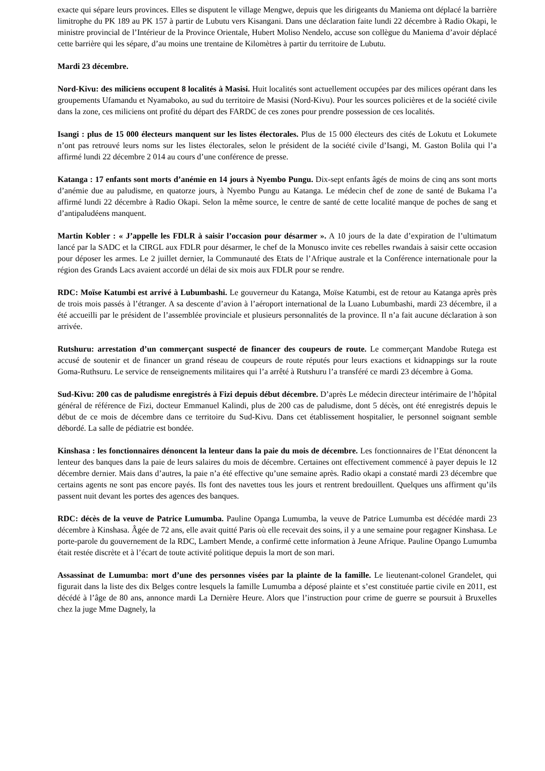exacte qui sépare leurs provinces. Elles se disputent le village Mengwe, depuis que les dirigeants du Maniema ont déplacé la barrière limitrophe du PK 189 au PK 157 à partir de Lubutu vers Kisangani. Dans une déclaration faite lundi 22 décembre à Radio Okapi, le ministre provincial de l’Intérieur de la Province Orientale, Hubert Moliso Nendelo, accuse son collègue du Maniema d’avoir déplacé cette barrière qui les sépare, d’au moins une trentaine de Kilomètres à partir du territoire de Lubutu.
Mardi 23 décembre.
Nord-Kivu: des miliciens occupent 8 localités à Masisi. Huit localités sont actuellement occupées par des milices opérant dans les groupements Ufamandu et Nyamaboko, au sud du territoire de Masisi (Nord-Kivu). Pour les sources policières et de la société civile dans la zone, ces miliciens ont profité du départ des FARDC de ces zones pour prendre possession de ces localités.
Isangi : plus de 15 000 électeurs manquent sur les listes électorales. Plus de 15 000 électeurs des cités de Lokutu et Lokumete n’ont pas retrouvé leurs noms sur les listes électorales, selon le président de la société civile d’Isangi, M. Gaston Bolila qui l’a affirmé lundi 22 décembre 2 014 au cours d’une conférence de presse.
Katanga : 17 enfants sont morts d’anémie en 14 jours à Nyembo Pungu. Dix-sept enfants âgés de moins de cinq ans sont morts d’anémie due au paludisme, en quatorze jours, à Nyembo Pungu au Katanga. Le médecin chef de zone de santé de Bukama l’a affirmé lundi 22 décembre à Radio Okapi. Selon la même source, le centre de santé de cette localité manque de poches de sang et d’antipaludéens manquent.
Martin Kobler : « J’appelle les FDLR à saisir l’occasion pour désarmer ». A 10 jours de la date d’expiration de l’ultimatum lancé par la SADC et la CIRGL aux FDLR pour désarmer, le chef de la Monusco invite ces rebelles rwandais à saisir cette occasion pour déposer les armes. Le 2 juillet dernier, la Communauté des Etats de l’Afrique australe et la Conférence internationale pour la région des Grands Lacs avaient accordé un délai de six mois aux FDLR pour se rendre.
RDC: Moïse Katumbi est arrivé à Lubumbashi. Le gouverneur du Katanga, Moïse Katumbi, est de retour au Katanga après près de trois mois passés à l’étranger. A sa descente d’avion à l’aéroport international de la Luano Lubumbashi, mardi 23 décembre, il a été accueilli par le président de l’assemblée provinciale et plusieurs personnalités de la province. Il n’a fait aucune déclaration à son arrivée.
Rutshuru: arrestation d’un commerçant suspecté de financer des coupeurs de route. Le commerçant Mandobe Rutega est accusé de soutenir et de financer un grand réseau de coupeurs de route réputés pour leurs exactions et kidnappings sur la route Goma-Ruthsuru. Le service de renseignements militaires qui l’a arrêté à Rutshuru l’a transféré ce mardi 23 décembre à Goma.
Sud-Kivu: 200 cas de paludisme enregistrés à Fizi depuis début décembre. D’après Le médecin directeur intérimaire de l’hôpital général de référence de Fizi, docteur Emmanuel Kalindi, plus de 200 cas de paludisme, dont 5 décès, ont été enregistrés depuis le début de ce mois de décembre dans ce territoire du Sud-Kivu. Dans cet établissement hospitalier, le personnel soignant semble débordé. La salle de pédiatrie est bondée.
Kinshasa : les fonctionnaires dénoncent la lenteur dans la paie du mois de décembre. Les fonctionnaires de l’Etat dénoncent la lenteur des banques dans la paie de leurs salaires du mois de décembre. Certaines ont effectivement commencé à payer depuis le 12 décembre dernier. Mais dans d’autres, la paie n’a été effective qu’une semaine après. Radio okapi a constaté mardi 23 décembre que certains agents ne sont pas encore payés. Ils font des navettes tous les jours et rentrent bredouillent. Quelques uns affirment qu’ils passent nuit devant les portes des agences des banques.
RDC: décès de la veuve de Patrice Lumumba. Pauline Opanga Lumumba, la veuve de Patrice Lumumba est décédée mardi 23 décembre à Kinshasa. Âgée de 72 ans, elle avait quitté Paris où elle recevait des soins, il y a une semaine pour regagner Kinshasa. Le porte-parole du gouvernement de la RDC, Lambert Mende, a confirmé cette information à Jeune Afrique. Pauline Opango Lumumba était restée discrète et à l’écart de toute activité politique depuis la mort de son mari.
Assassinat de Lumumba: mort d’une des personnes visées par la plainte de la famille. Le lieutenant-colonel Grandelet, qui figurait dans la liste des dix Belges contre lesquels la famille Lumumba a déposé plainte et s’est constituée partie civile en 2011, est décédé à l’âge de 80 ans, annonce mardi La Dernière Heure. Alors que l’instruction pour crime de guerre se poursuit à Bruxelles chez la juge Mme Dagnely, la